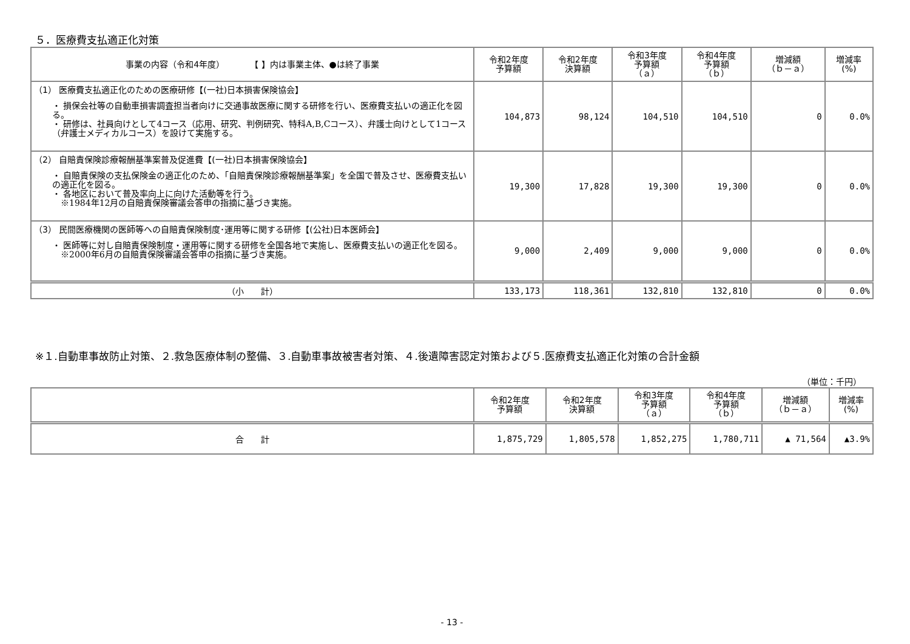５．医療費支払適正化対策
| 事業の内容（令和4年度） 【 】内は事業主体、●は終了事業 | 令和2年度 予算額 | 令和2年度 決算額 | 令和3年度 予算額 （ａ） | 令和4年度 予算額 （ｂ） | 増減額 （ｂ－ａ） | 増減率 (%) |
| --- | --- | --- | --- | --- | --- | --- |
| （1） 医療費支払適正化のための医療研修【(一社)日本損害保険協会】 ・ 損保会社等の自動車損害調査担当者向けに交通事故医療に関する研修を行い、医療費支払いの適正化を図る。 ・ 研修は、社員向けとして4コース（応用、研究、判例研究、特科A,B,Cコース）、弁護士向けとして1コース（弁護士メディカルコース）を設けて実施する。 | 104,873 | 98,124 | 104,510 | 104,510 | 0 | 0.0% |
| （2） 自賠責保険診療報酬基準案普及促進費【(一社)日本損害保険協会】 ・ 自賠責保険の支払保険金の適正化のため、「自賠責保険診療報酬基準案」を全国で普及させ、医療費支払いの適正化を図る。 ・ 各地区において普及率向上に向けた活動等を行う。 ※1984年12月の自賠責保険審議会答申の指摘に基づき実施。 | 19,300 | 17,828 | 19,300 | 19,300 | 0 | 0.0% |
| （3） 民間医療機関の医師等への自賠責保険制度･運用等に関する研修【(公社)日本医師会】 ・ 医師等に対し自賠責保険制度・運用等に関する研修を全国各地で実施し、医療費支払いの適正化を図る。 ※2000年6月の自賠責保険審議会答申の指摘に基づき実施。 | 9,000 | 2,409 | 9,000 | 9,000 | 0 | 0.0% |
| （小 計） | 133,173 | 118,361 | 132,810 | 132,810 | 0 | 0.0% |
※１.自動車事故防止対策、２.救急医療体制の整備、３.自動車事故被害者対策、４.後遺障害認定対策および５.医療費支払適正化対策の合計金額
（単位：千円）
| | 令和2年度 予算額 | 令和2年度 決算額 | 令和3年度 予算額 （ａ） | 令和4年度 予算額 （ｂ） | 増減額 （ｂ－ａ） | 増減率 (%) |
| --- | --- | --- | --- | --- | --- | --- |
| 合 計 | 1,875,729 | 1,805,578 | 1,852,275 | 1,780,711 | ▲ 71,564 | ▲3.9% |
- 13 -